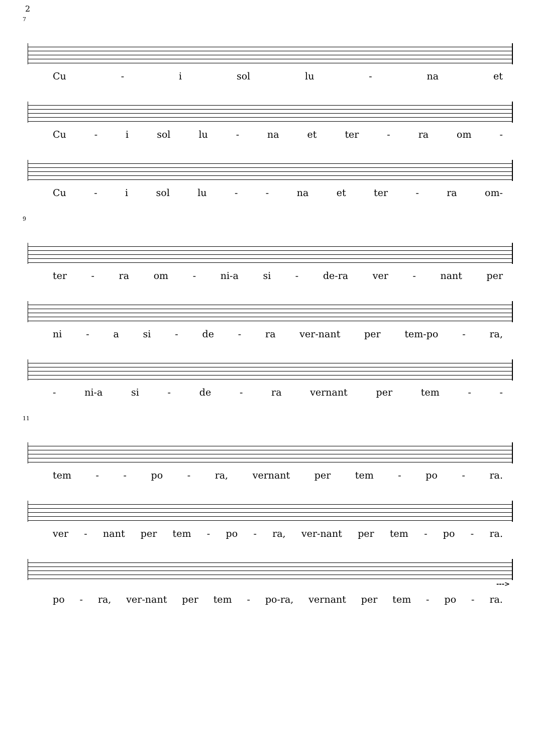2
7
Cu - i sol lu - na et
Cu - i sol lu - na et ter - ra om -
Cu - i sol lu - - na et ter - ra om-
9
ter - ra om - ni-a si - de-ra ver - nant per
ni - a si - de - ra ver-nant per tem-po - ra,
- ni-a si - de - ra vernant per tem - -
11
tem - - po - ra, vernant per tem - po - ra.
ver - nant per tem - po - ra, ver-nant per tem - po - ra.
--->
po - ra, ver-nant per tem - po-ra, vernant per tem - po - ra.